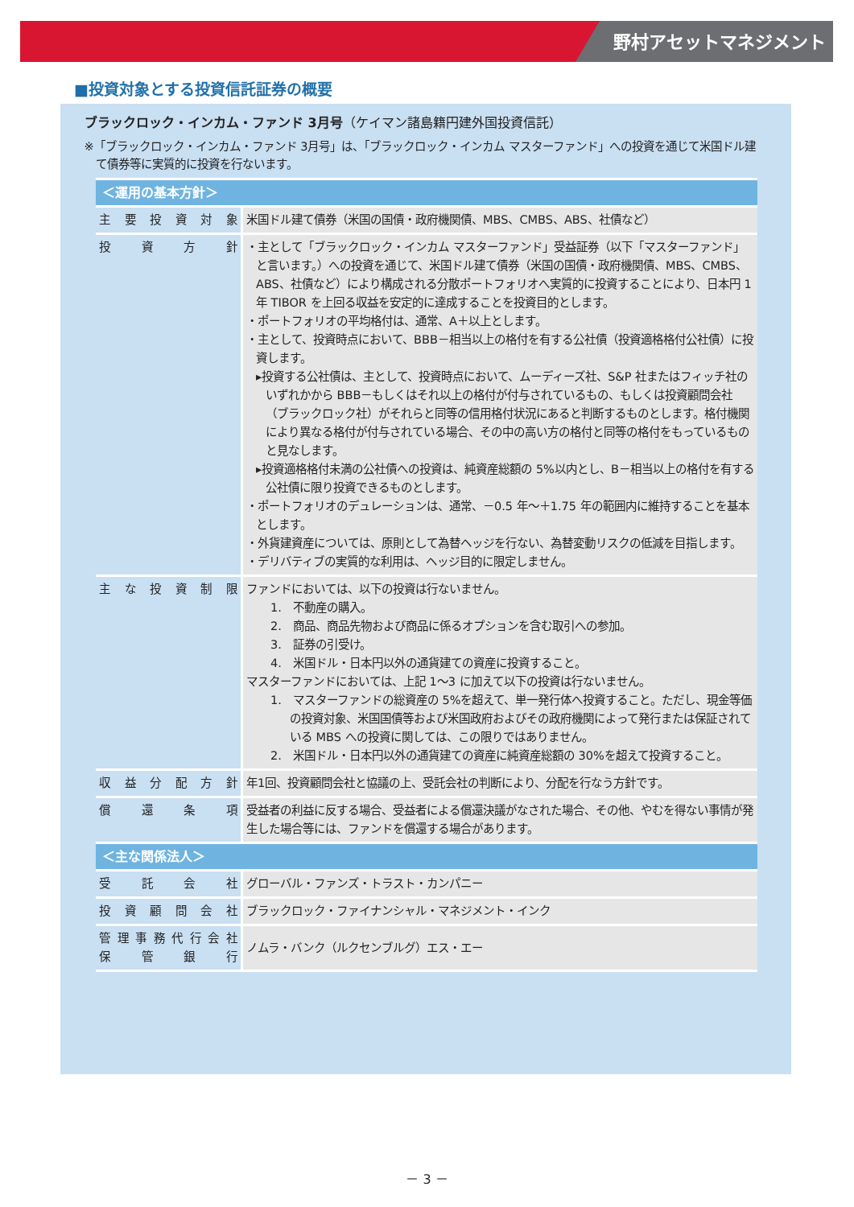野村アセットマネジメント
■投資対象とする投資信託証券の概要
ブラックロック・インカム・ファンド 3月号（ケイマン諸島籍円建外国投資信託）
※「ブラックロック・インカム・ファンド 3月号」は、「ブラックロック・インカム マスターファンド」への投資を通じて米国ドル建て債券等に実質的に投資を行ないます。
| ＜運用の基本方針＞ | |
| --- | --- |
| 主要投資対象 | 米国ドル建て債券（米国の国債・政府機関債、MBS、CMBS、ABS、社債など） |
| 投資方針 | ・主として「ブラックロック・インカム マスターファンド」受益証券（以下「マスターファンド」と言います。）への投資を通じて、米国ドル建て債券（米国の国債・政府機関債、MBS、CMBS、ABS、社債など）により構成される分散ポートフォリオへ実質的に投資することにより、日本円 1 年 TIBOR を上回る収益を安定的に達成することを投資目的とします。 ・ポートフォリオの平均格付は、通常、A＋以上とします。 ・主として、投資時点において、BBB－相当以上の格付を有する公社債（投資適格格付公社債）に投資します。 ▸投資する公社債は、主として、投資時点において、ムーディーズ社、S&P 社またはフィッチ社のいずれかから BBB－もしくはそれ以上の格付が付与されているもの、もしくは投資顧問会社（ブラックロック社）がそれらと同等の信用格付状況にあると判断するものとします。格付機関により異なる格付が付与されている場合、その中の高い方の格付と同等の格付をもっているものと見なします。 ▸投資適格格付未満の公社債への投資は、純資産総額の 5%以内とし、B－相当以上の格付を有する公社債に限り投資できるものとします。 ・ポートフォリオのデュレーションは、通常、－0.5 年～＋1.75 年の範囲内に維持することを基本とします。 ・外貨建資産については、原則として為替ヘッジを行ない、為替変動リスクの低減を目指します。 ・デリバティブの実質的な利用は、ヘッジ目的に限定しません。 |
| 主な投資制限 | ファンドにおいては、以下の投資は行ないません。 1. 不動産の購入。 2. 商品、商品先物および商品に係るオプションを含む取引への参加。 3. 証券の引受け。 4. 米国ドル・日本円以外の通貨建ての資産に投資すること。 マスターファンドにおいては、上記 1～3 に加えて以下の投資は行ないません。 1. マスターファンドの総資産の 5%を超えて、単一発行体へ投資すること。ただし、現金等価の投資対象、米国国債等および米国政府およびその政府機関によって発行または保証されている MBS への投資に関しては、この限りではありません。 2. 米国ドル・日本円以外の通貨建ての資産に純資産総額の 30%を超えて投資すること。 |
| 収益分配方針 | 年1回、投資顧問会社と協議の上、受託会社の判断により、分配を行なう方針です。 |
| 償還条項 | 受益者の利益に反する場合、受益者による償還決議がなされた場合、その他、やむを得ない事情が発生した場合等には、ファンドを償還する場合があります。 |
| ＜主な関係法人＞ | |
| 受託会社 | グローバル・ファンズ・トラスト・カンパニー |
| 投資顧問会社 | ブラックロック・ファイナンシャル・マネジメント・インク |
| 管理事務代行会社 保管銀行 | ノムラ・バンク（ルクセンブルグ）エス・エー |
－ 3 －